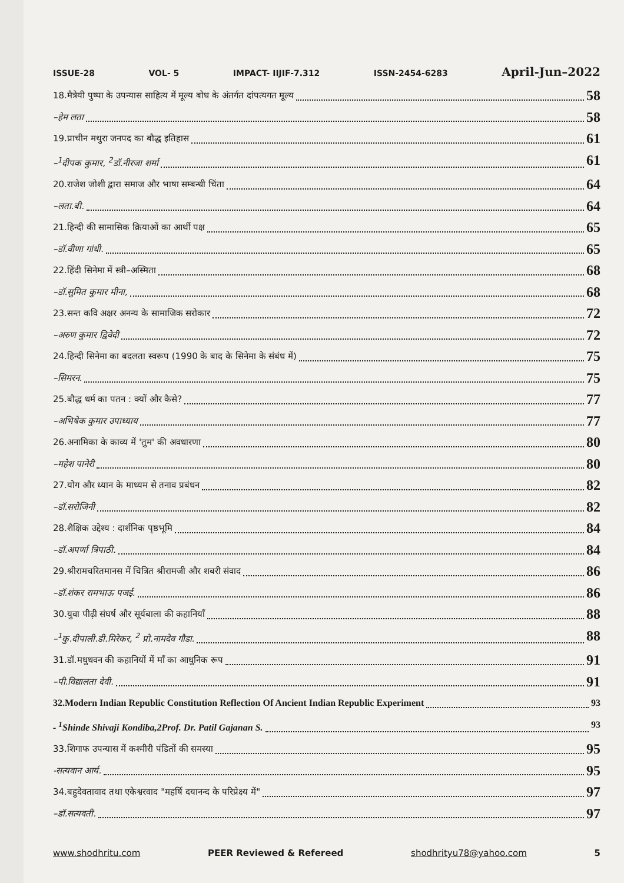ISSUE-28 VOL- 5 IMPACT- IIJIF-7.312 ISSN-2454-6283 April-Jun–2022
18.मैत्रेयी पुष्पा के उपन्यास साहित्य में मूल्य बोध के अंतर्गत दांपत्यगत मूल्य 58
–हेम लता 58
19.प्राचीन मथुरा जनपद का बौद्ध इतिहास 61
–<sup>1</sup>दीपक कुमार, <sup>2</sup>डॉ.नीरजा शर्मा 61
20.राजेश जोशी द्वारा समाज और भाषा सम्बन्धी चिंता 64
–लता.बी. 64
21.हिन्दी की सामासिक क्रियाओं का आर्थी पक्ष 65
–डॉ.वीणा गांधी. 65
22.हिंदी सिनेमा में स्त्री–अस्मिता 68
–डॉ.सुमित कुमार मीना, 68
23.सन्त कवि अक्षर अनन्य के सामाजिक सरोकार 72
–अरुण कुमार द्विवेदी 72
24.हिन्दी सिनेमा का बदलता स्वरूप (1990 के बाद के सिनेमा के संबंध में) 75
–सिमरन. 75
25.बौद्ध धर्म का पतन : क्यों और कैसे? 77
–अभिषेक कुमार उपाध्याय 77
26.अनामिका के काव्य में 'तुम' की अवधारणा 80
–महेश पानेरी 80
27.योग और ध्यान के माध्यम से तनाव प्रबंधन 82
–डॉ.सरोजिनी 82
28.शैक्षिक उद्देश्य : दार्शनिक पृष्ठभूमि 84
–डॉ.अपर्णा त्रिपाठी. 84
29.श्रीरामचरितमानस में चित्रित श्रीरामजी और शबरी संवाद 86
–डॉ.शंकर रामभाऊ पजई. 86
30.युवा पीढ़ी संघर्ष और सूर्यबाला की कहानियाँ 88
–<sup>1</sup>कु.दीपाली.डी.मिरेकर, <sup>2</sup> प्रो.नामदेव गौडा. 88
31.डॉ.मधुधवन की कहानियों में माँ का आधुनिक रूप 91
–पी.विद्यालता देवी. 91
32.Modern Indian Republic Constitution Reflection Of Ancient Indian Republic Experiment 93
- <sup>1</sup>Shinde Shivaji Kondiba,2Prof. Dr. Patil Gajanan S. 93
33.शिगाफ उपन्यास में कश्मीरी पंडितों की समस्या 95
-सत्यवान आर्य. 95
34.बहुदेवतावाद तथा एकेश्वरवाद "महर्षि दयानन्द के परिप्रेक्ष्य में" 97
–डॉ.सत्यवती. 97
www.shodhritu.com PEER Reviewed & Refereed shodhrityu78@yahoo.com 5